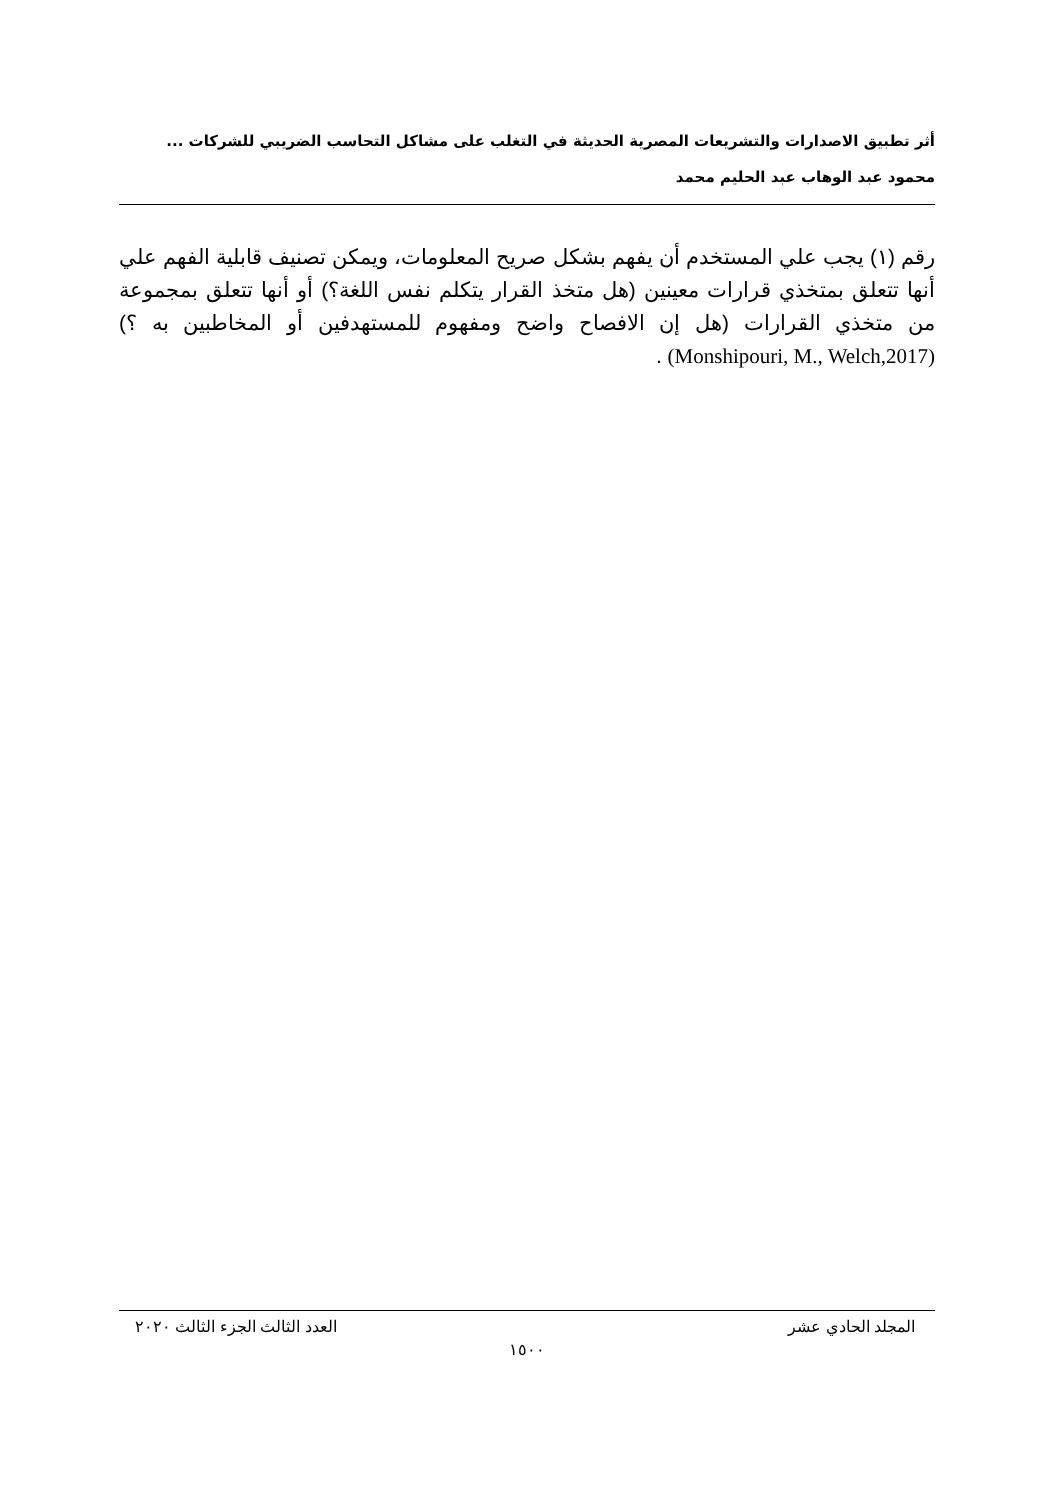أثر تطبيق الاصدارات والتشريعات المصرية الحديثة في التغلب على مشاكل التحاسب الضريبي للشركات ...
محمود عبد الوهاب عبد الحليم محمد
رقم (١) يجب علي المستخدم أن يفهم بشكل صريح المعلومات، ويمكن تصنيف قابلية الفهم علي أنها تتعلق بمتخذي قرارات معينين (هل متخذ القرار يتكلم نفس اللغة؟) أو أنها تتعلق بمجموعة من متخذي القرارات (هل إن الافصاح واضح ومفهوم للمستهدفين أو المخاطبين به ؟) (Monshipouri, M., Welch,2017) .
المجلد الحادي عشر العدد الثالث الجزء الثالث ٢٠٢٠
١٥٠٠